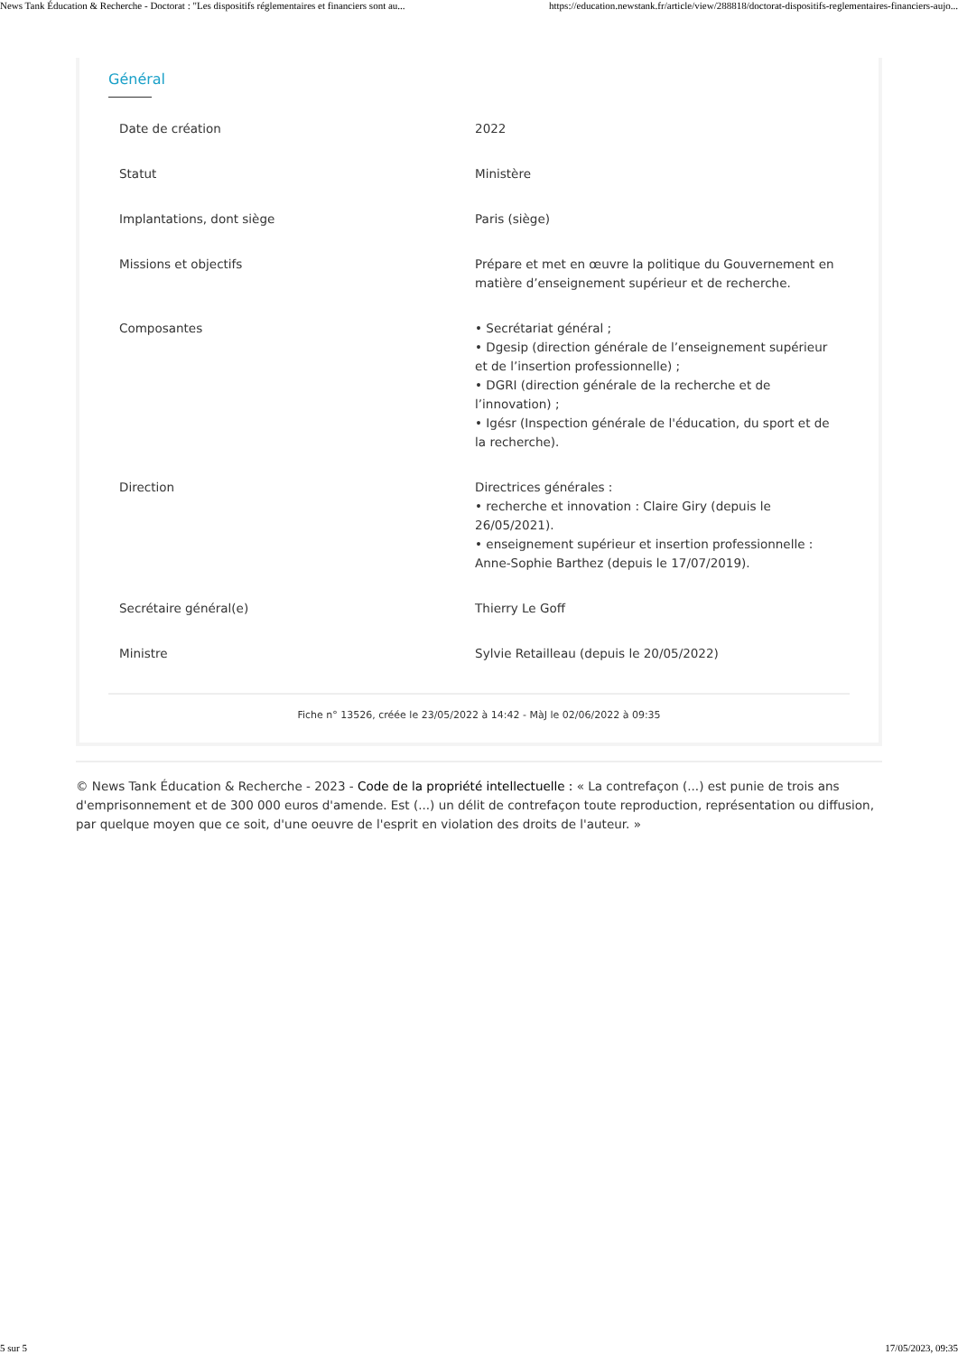News Tank Éducation & Recherche - Doctorat : "Les dispositifs réglementaires et financiers sont au... https://education.newstank.fr/article/view/288818/doctorat-dispositifs-reglementaires-financiers-aujo...
Général
| Date de création | 2022 |
| Statut | Ministère |
| Implantations, dont siège | Paris (siège) |
| Missions et objectifs | Prépare et met en œuvre la politique du Gouvernement en matière d’enseignement supérieur et de recherche. |
| Composantes | • Secrétariat général ; • Dgesip (direction générale de l’enseignement supérieur et de l’insertion professionnelle) ; • DGRI (direction générale de la recherche et de l’innovation) ; • Igésr (Inspection générale de l'éducation, du sport et de la recherche). |
| Direction | Directrices générales : • recherche et innovation : Claire Giry (depuis le 26/05/2021). • enseignement supérieur et insertion professionnelle : Anne-Sophie Barthez (depuis le 17/07/2019). |
| Secrétaire général(e) | Thierry Le Goff |
| Ministre | Sylvie Retailleau (depuis le 20/05/2022) |
Fiche n° 13526, créée le 23/05/2022 à 14:42 - MàJ le 02/06/2022 à 09:35
© News Tank Éducation & Recherche - 2023 - Code de la propriété intellectuelle : « La contrefaçon (...) est punie de trois ans d'emprisonnement et de 300 000 euros d'amende. Est (...) un délit de contrefaçon toute reproduction, représentation ou diffusion, par quelque moyen que ce soit, d'une oeuvre de l'esprit en violation des droits de l'auteur. »
5 sur 5 17/05/2023, 09:35